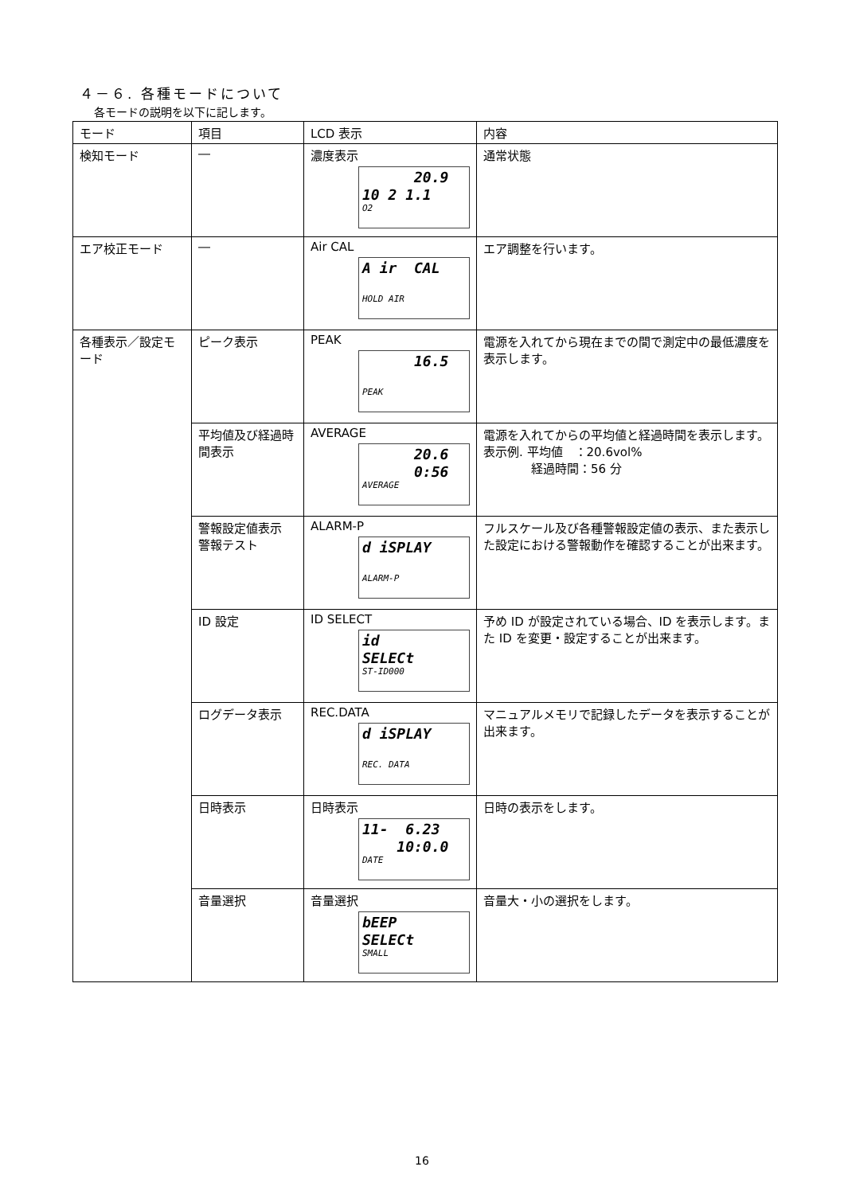４－６. 各種モードについて
各モードの説明を以下に記します。
| モード | 項目 | LCD 表示 | 内容 |
| --- | --- | --- | --- |
| 検知モード | ― | 濃度表示 20.9 10 2 1.1 O2 | 通常状態 |
| エア校正モード | ― | Air CAL A ir CAL HOLD AIR | エア調整を行います。 |
| 各種表示／設定モード | ピーク表示 | PEAK 16.5 PEAK | 電源を入れてから現在までの間で測定中の最低濃度を表示します。 |
| | 平均値及び経過時間表示 | AVERAGE 20.6 0:56 AVERAGE | 電源を入れてからの平均値と経過時間を表示します。 表示例. 平均値 ：20.6vol% 経過時間：56 分 |
| | 警報設定値表示 警報テスト | ALARM-P d iSPLAY ALARM-P | フルスケール及び各種警報設定値の表示、また表示した設定における警報動作を確認することが出来ます。 |
| | ID 設定 | ID SELECT id SELECt ST-ID000 | 予め ID が設定されている場合、ID を表示します。また ID を変更・設定することが出来ます。 |
| | ログデータ表示 | REC.DATA d iSPLAY REC. DATA | マニュアルメモリで記録したデータを表示することが出来ます。 |
| | 日時表示 | 日時表示 11- 6.23 10:0.0 DATE | 日時の表示をします。 |
| | 音量選択 | 音量選択 bEEP SELECt SMALL | 音量大・小の選択をします。 |
16